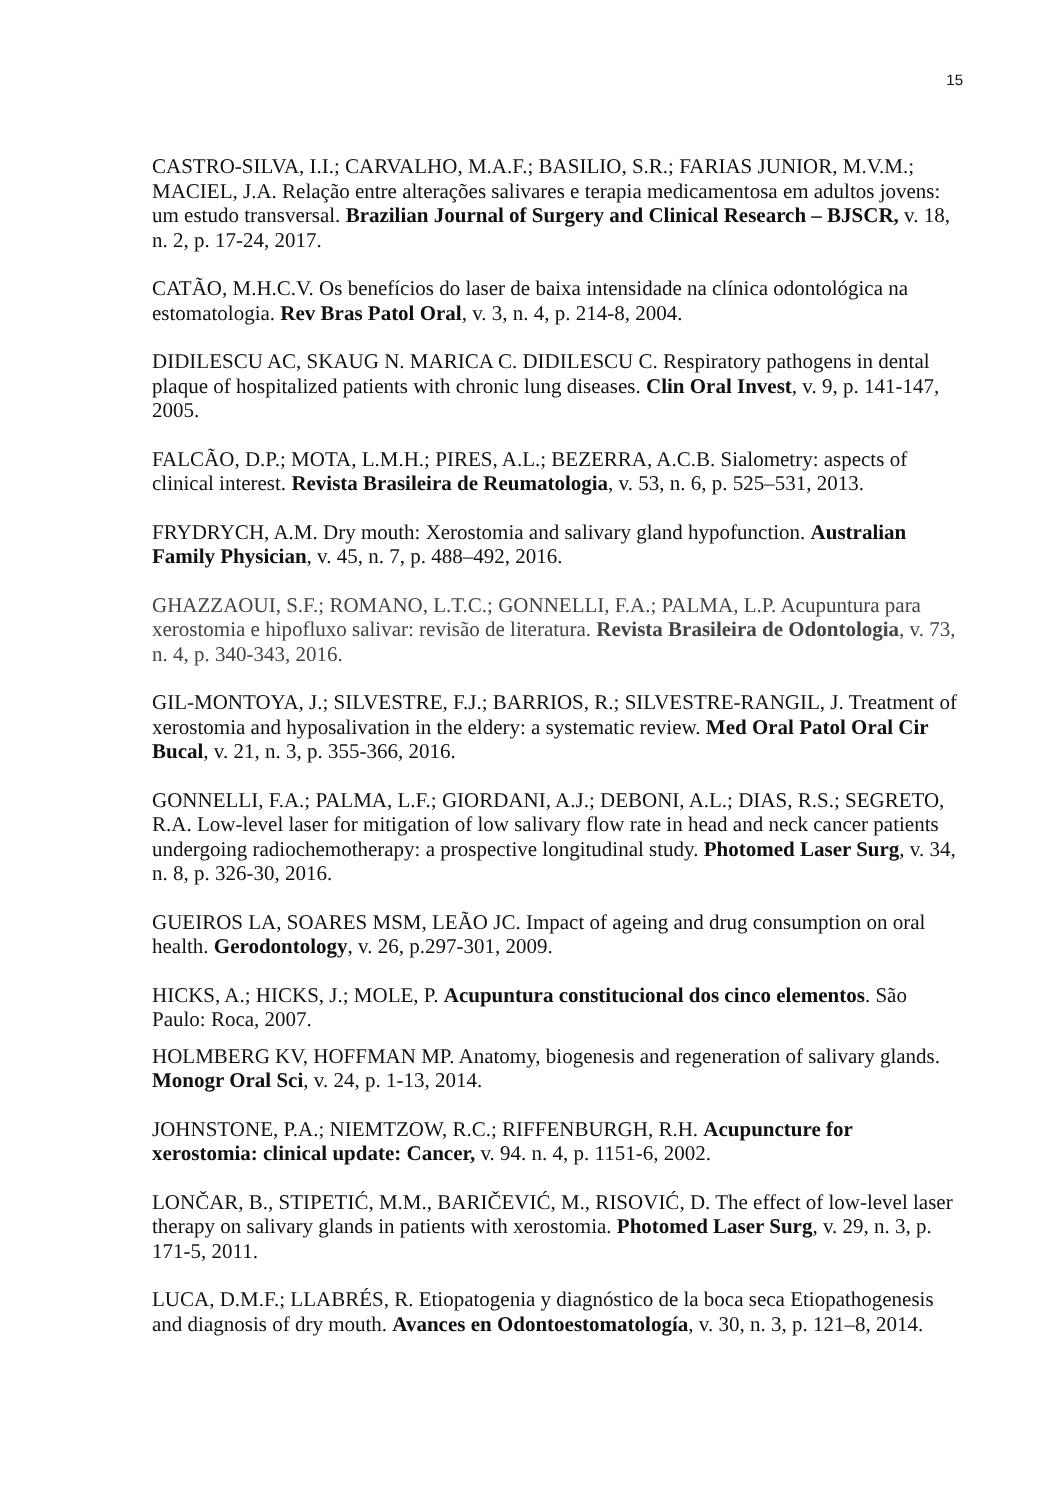15
CASTRO-SILVA, I.I.; CARVALHO, M.A.F.; BASILIO, S.R.; FARIAS JUNIOR, M.V.M.; MACIEL, J.A. Relação entre alterações salivares e terapia medicamentosa em adultos jovens: um estudo transversal. Brazilian Journal of Surgery and Clinical Research – BJSCR, v. 18, n. 2, p. 17-24, 2017.
CATÃO, M.H.C.V. Os benefícios do laser de baixa intensidade na clínica odontológica na estomatologia. Rev Bras Patol Oral, v. 3, n. 4, p. 214-8, 2004.
DIDILESCU AC, SKAUG N. MARICA C. DIDILESCU C. Respiratory pathogens in dental plaque of hospitalized patients with chronic lung diseases. Clin Oral Invest, v. 9, p. 141-147, 2005.
FALCÃO, D.P.; MOTA, L.M.H.; PIRES, A.L.; BEZERRA, A.C.B. Sialometry: aspects of clinical interest. Revista Brasileira de Reumatologia, v. 53, n. 6, p. 525–531, 2013.
FRYDRYCH, A.M. Dry mouth: Xerostomia and salivary gland hypofunction. Australian Family Physician, v. 45, n. 7, p. 488–492, 2016.
GHAZZAOUI, S.F.; ROMANO, L.T.C.; GONNELLI, F.A.; PALMA, L.P. Acupuntura para xerostomia e hipofluxo salivar: revisão de literatura. Revista Brasileira de Odontologia, v. 73, n. 4, p. 340-343, 2016.
GIL-MONTOYA, J.; SILVESTRE, F.J.; BARRIOS, R.; SILVESTRE-RANGIL, J. Treatment of xerostomia and hyposalivation in the eldery: a systematic review. Med Oral Patol Oral Cir Bucal, v. 21, n. 3, p. 355-366, 2016.
GONNELLI, F.A.; PALMA, L.F.; GIORDANI, A.J.; DEBONI, A.L.; DIAS, R.S.; SEGRETO, R.A. Low-level laser for mitigation of low salivary flow rate in head and neck cancer patients undergoing radiochemotherapy: a prospective longitudinal study. Photomed Laser Surg, v. 34, n. 8, p. 326-30, 2016.
GUEIROS LA, SOARES MSM, LEÃO JC. Impact of ageing and drug consumption on oral health. Gerodontology, v. 26, p.297-301, 2009.
HICKS, A.; HICKS, J.; MOLE, P. Acupuntura constitucional dos cinco elementos. São Paulo: Roca, 2007.
HOLMBERG KV, HOFFMAN MP. Anatomy, biogenesis and regeneration of salivary glands. Monogr Oral Sci, v. 24, p. 1-13, 2014.
JOHNSTONE, P.A.; NIEMTZOW, R.C.; RIFFENBURGH, R.H. Acupuncture for xerostomia: clinical update: Cancer, v. 94. n. 4, p. 1151-6, 2002.
LONČAR, B., STIPETIĆ, M.M., BARIČEVIĆ, M., RISOVIĆ, D. The effect of low-level laser therapy on salivary glands in patients with xerostomia. Photomed Laser Surg, v. 29, n. 3, p. 171-5, 2011.
LUCA, D.M.F.; LLABRÉS, R. Etiopatogenia y diagnóstico de la boca seca Etiopathogenesis and diagnosis of dry mouth. Avances en Odontoestomatología, v. 30, n. 3, p. 121–8, 2014.